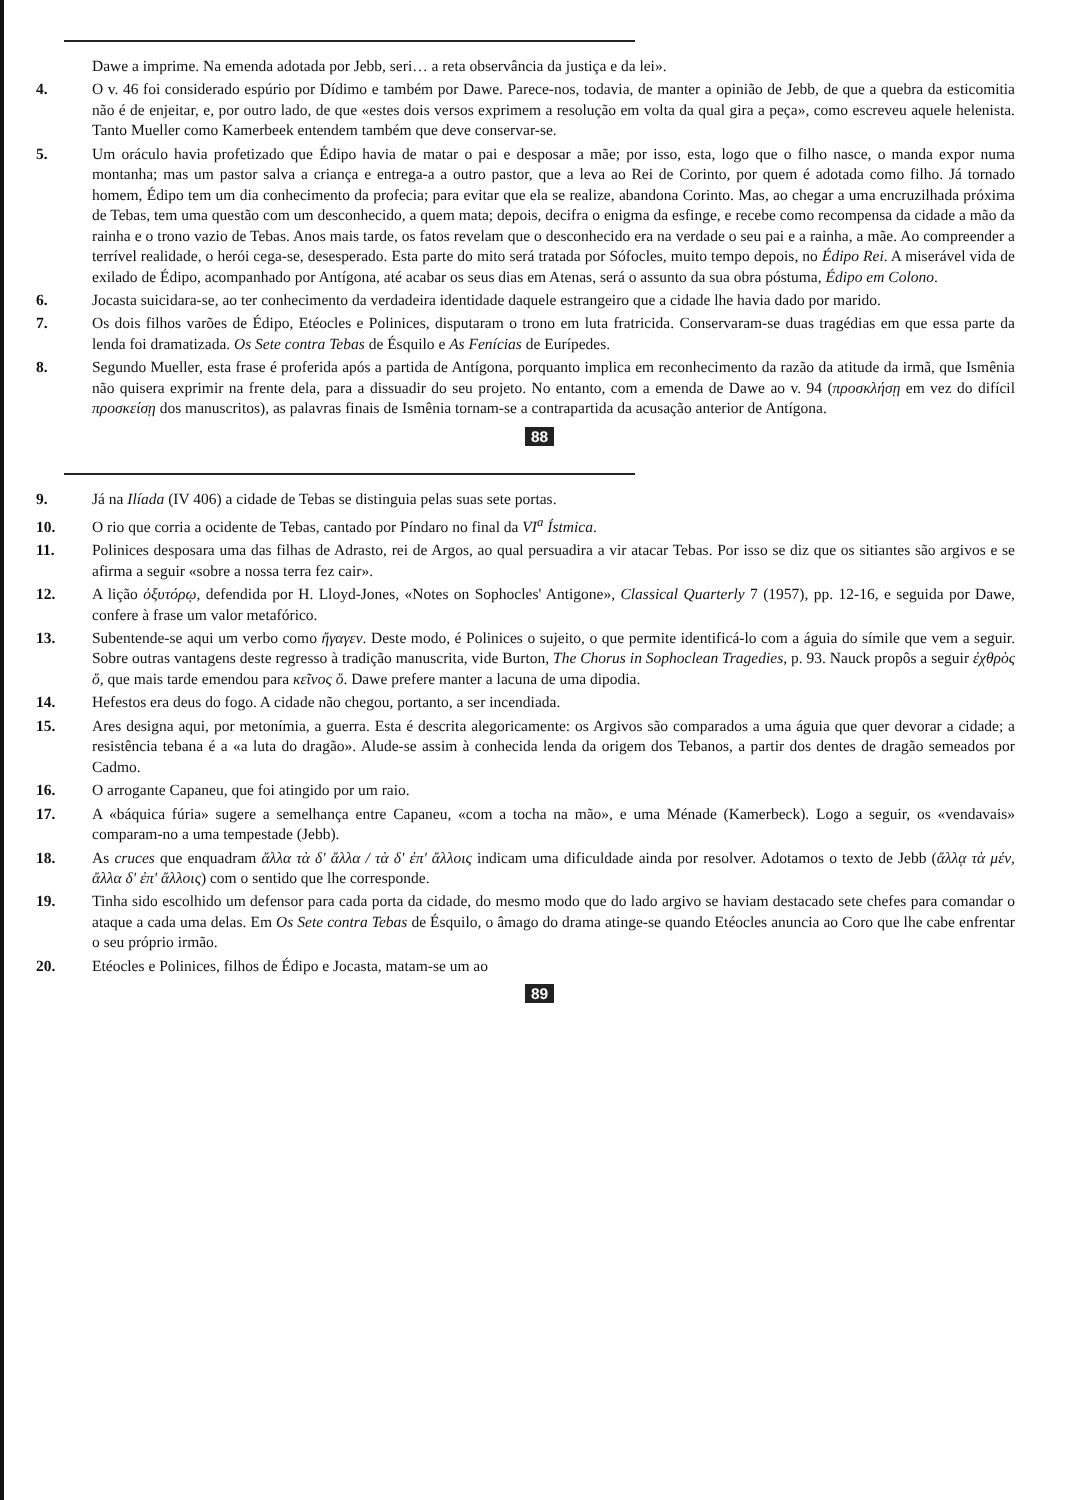Dawe a imprime. Na emenda adotada por Jebb, seri… a reta observância da justiça e da lei».
4. O v. 46 foi considerado espúrio por Dídimo e também por Dawe. Parece-nos, todavia, de manter a opinião de Jebb, de que a quebra da esticomitia não é de enjeitar, e, por outro lado, de que «estes dois versos exprimem a resolução em volta da qual gira a peça», como escreveu aquele helenista. Tanto Mueller como Kamerbeek entendem também que deve conservar-se.
5. Um oráculo havia profetizado que Édipo havia de matar o pai e desposar a mãe; por isso, esta, logo que o filho nasce, o manda expor numa montanha; mas um pastor salva a criança e entrega-a a outro pastor, que a leva ao Rei de Corinto, por quem é adotada como filho. Já tornado homem, Édipo tem um dia conhecimento da profecia; para evitar que ela se realize, abandona Corinto. Mas, ao chegar a uma encruzilhada próxima de Tebas, tem uma questão com um desconhecido, a quem mata; depois, decifra o enigma da esfinge, e recebe como recompensa da cidade a mão da rainha e o trono vazio de Tebas. Anos mais tarde, os fatos revelam que o desconhecido era na verdade o seu pai e a rainha, a mãe. Ao compreender a terrível realidade, o herói cega-se, desesperado. Esta parte do mito será tratada por Sófocles, muito tempo depois, no Édipo Rei. A miserável vida de exilado de Édipo, acompanhado por Antígona, até acabar os seus dias em Atenas, será o assunto da sua obra póstuma, Édipo em Colono.
6. Jocasta suicidara-se, ao ter conhecimento da verdadeira identidade daquele estrangeiro que a cidade lhe havia dado por marido.
7. Os dois filhos varões de Édipo, Etéocles e Polinices, disputaram o trono em luta fratricida. Conservaram-se duas tragédias em que essa parte da lenda foi dramatizada. Os Sete contra Tebas de Ésquilo e As Fenícias de Eurípedes.
8. Segundo Mueller, esta frase é proferida após a partida de Antígona, porquanto implica em reconhecimento da razão da atitude da irmã, que Ismênia não quisera exprimir na frente dela, para a dissuadir do seu projeto. No entanto, com a emenda de Dawe ao v. 94 (προσκλήσῃ em vez do difícil προσκείσῃ dos manuscritos), as palavras finais de Ismênia tornam-se a contrapartida da acusação anterior de Antígona.
88
9. Já na Ilíada (IV 406) a cidade de Tebas se distinguia pelas suas sete portas.
10. O rio que corria a ocidente de Tebas, cantado por Píndaro no final da VI<sup>a</sup> Ístmica.
11. Polinices desposara uma das filhas de Adrasto, rei de Argos, ao qual persuadira a vir atacar Tebas. Por isso se diz que os sitiantes são argivos e se afirma a seguir «sobre a nossa terra fez cair».
12. A lição ὀξυτόρῳ, defendida por H. Lloyd-Jones, «Notes on Sophocles' Antigone», Classical Quarterly 7 (1957), pp. 12-16, e seguida por Dawe, confere à frase um valor metafórico.
13. Subentende-se aqui um verbo como ἤγαγεν. Deste modo, é Polinices o sujeito, o que permite identificá-lo com a águia do símile que vem a seguir. Sobre outras vantagens deste regresso à tradição manuscrita, vide Burton, The Chorus in Sophoclean Tragedies, p. 93. Nauck propôs a seguir ἐχθρὸς ὅ, que mais tarde emendou para κεῖνος ὅ. Dawe prefere manter a lacuna de uma dipodia.
14. Hefestos era deus do fogo. A cidade não chegou, portanto, a ser incendiada.
15. Ares designa aqui, por metonímia, a guerra. Esta é descrita alegoricamente: os Argivos são comparados a uma águia que quer devorar a cidade; a resistência tebana é a «a luta do dragão». Alude-se assim à conhecida lenda da origem dos Tebanos, a partir dos dentes de dragão semeados por Cadmo.
16. O arrogante Capaneu, que foi atingido por um raio.
17. A «báquica fúria» sugere a semelhança entre Capaneu, «com a tocha na mão», e uma Ménade (Kamerbeck). Logo a seguir, os «vendavais» comparam-no a uma tempestade (Jebb).
18. As cruces que enquadram ἄλλα τὰ δ' ἄλλα / τὰ δ' ἐπ' ἄλλοις indicam uma dificuldade ainda por resolver. Adotamos o texto de Jebb (ἄλλᾳ τὰ μέν, ἄλλα δ' ἐπ' ἄλλοις) com o sentido que lhe corresponde.
19. Tinha sido escolhido um defensor para cada porta da cidade, do mesmo modo que do lado argivo se haviam destacado sete chefes para comandar o ataque a cada uma delas. Em Os Sete contra Tebas de Ésquilo, o âmago do drama atinge-se quando Etéocles anuncia ao Coro que lhe cabe enfrentar o seu próprio irmão.
20. Etéocles e Polinices, filhos de Édipo e Jocasta, matam-se um ao
89